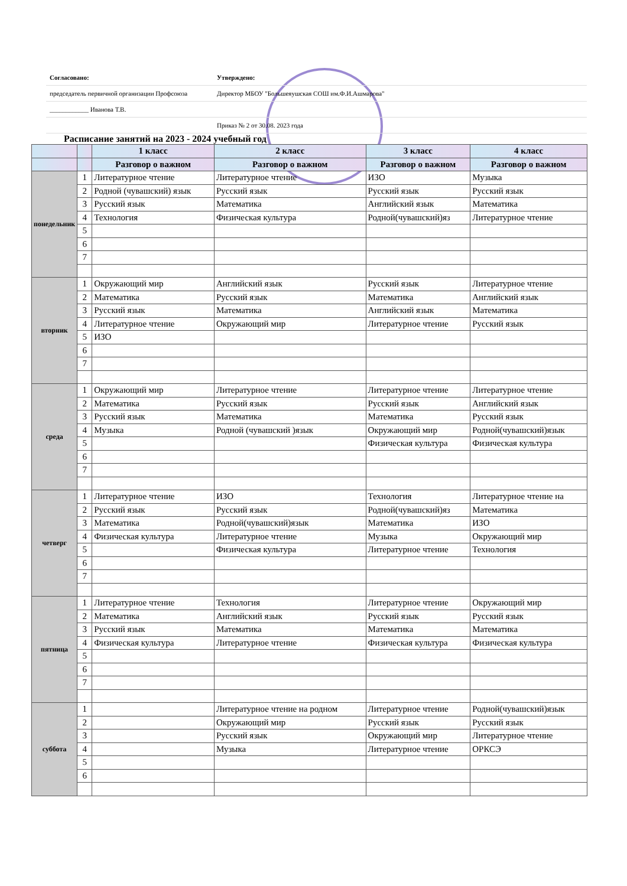| Согласовано: | | Утверждено: |
| председатель первичной организации Профсоюза | | Директор МБОУ "Большеяушская СОШ им.Ф.И.Ашмарова" |
| ____________ Иванова Т.В. | | |
| | | Приказ № 2 от 30.08. 2023 года |
Расписание занятий на 2023 - 2024 учебный год
| | | 1 класс | 2 класс | 3 класс | 4 класс |
| --- | --- | --- | --- | --- | --- |
| | | Разговор о важном | Разговор о важном | Разговор о важном | Разговор о важном |
| понедельник | 1 | Литературное чтение | Литературное чтение | ИЗО | Музыка |
| | 2 | Родной (чувашский) язык | Русский язык | Русский язык | Русский язык |
| | 3 | Русский язык | Математика | Английский язык | Математика |
| | 4 | Технология | Физическая культура | Родной(чувашский)яз | Литературное чтение |
| | 5 | | | | |
| | 6 | | | | |
| | 7 | | | | |
| вторник | 1 | Окружающий мир | Английский язык | Русский язык | Литературное чтение |
| | 2 | Математика | Русский язык | Математика | Английский язык |
| | 3 | Русский язык | Математика | Английский язык | Математика |
| | 4 | Литературное чтение | Окружающий мир | Литературное чтение | Русский язык |
| | 5 | ИЗО | | | |
| | 6 | | | | |
| | 7 | | | | |
| среда | 1 | Окружающий мир | Литературное чтение | Литературное чтение | Литературное чтение |
| | 2 | Математика | Русский язык | Русский язык | Английский язык |
| | 3 | Русский язык | Математика | Математика | Русский язык |
| | 4 | Музыка | Родной (чувашский )язык | Окружающий мир | Родной(чувашский)язык |
| | 5 | | | Физическая культура | Физическая культура |
| | 6 | | | | |
| | 7 | | | | |
| четверг | 1 | Литературное чтение | ИЗО | Технология | Литературное чтение на |
| | 2 | Русский язык | Русский язык | Родной(чувашский)яз | Математика |
| | 3 | Математика | Родной(чувашский)язык | Математика | ИЗО |
| | 4 | Физическая культура | Литературное чтение | Музыка | Окружающий мир |
| | 5 | | Физическая культура | Литературное чтение | Технология |
| | 6 | | | | |
| | 7 | | | | |
| пятница | 1 | Литературное чтение | Технология | Литературное чтение | Окружающий мир |
| | 2 | Математика | Английский язык | Русский язык | Русский язык |
| | 3 | Русский язык | Математика | Математика | Математика |
| | 4 | Физическая культура | Литературное чтение | Физическая культура | Физическая культура |
| | 5 | | | | |
| | 6 | | | | |
| | 7 | | | | |
| суббота | 1 | | Литературное чтение на родном | Литературное чтение | Родной(чувашский)язык |
| | 2 | | Окружающий мир | Русский язык | Русский язык |
| | 3 | | Русский язык | Окружающий мир | Литературное чтение |
| | 4 | | Музыка | Литературное чтение | ОРКСЭ |
| | 5 | | | | |
| | 6 | | | | |